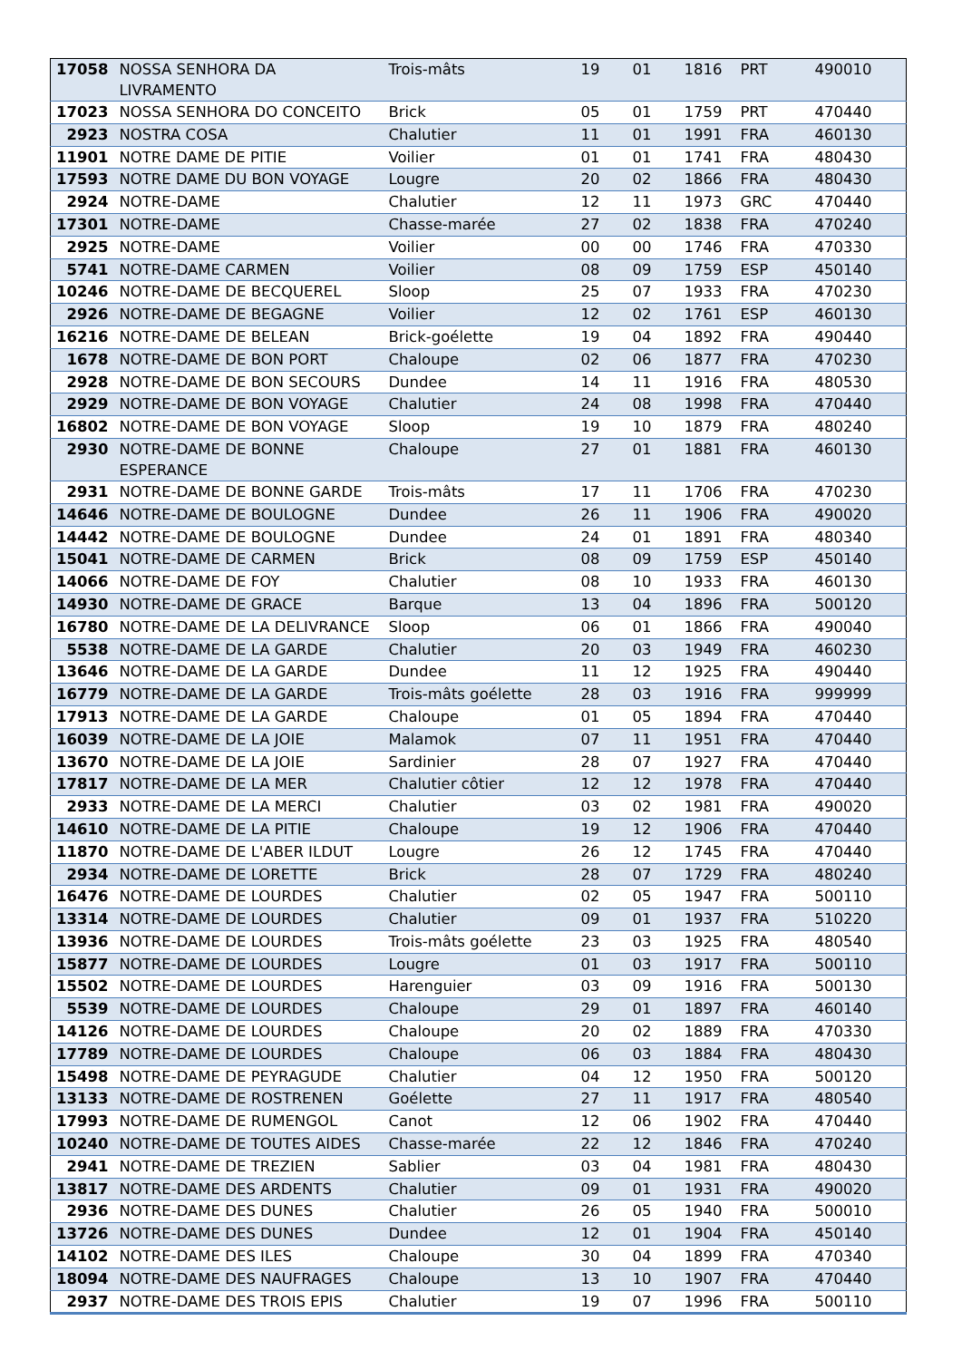| 17058 | NOSSA SENHORA DA LIVRAMENTO | Trois-mâts | 19 | 01 | 1816 | PRT | 490010 |
| 17023 | NOSSA SENHORA DO CONCEITO | Brick | 05 | 01 | 1759 | PRT | 470440 |
| 2923 | NOSTRA COSA | Chalutier | 11 | 01 | 1991 | FRA | 460130 |
| 11901 | NOTRE DAME DE PITIE | Voilier | 01 | 01 | 1741 | FRA | 480430 |
| 17593 | NOTRE DAME DU BON VOYAGE | Lougre | 20 | 02 | 1866 | FRA | 480430 |
| 2924 | NOTRE-DAME | Chalutier | 12 | 11 | 1973 | GRC | 470440 |
| 17301 | NOTRE-DAME | Chasse-marée | 27 | 02 | 1838 | FRA | 470240 |
| 2925 | NOTRE-DAME | Voilier | 00 | 00 | 1746 | FRA | 470330 |
| 5741 | NOTRE-DAME CARMEN | Voilier | 08 | 09 | 1759 | ESP | 450140 |
| 10246 | NOTRE-DAME DE BECQUEREL | Sloop | 25 | 07 | 1933 | FRA | 470230 |
| 2926 | NOTRE-DAME DE BEGAGNE | Voilier | 12 | 02 | 1761 | ESP | 460130 |
| 16216 | NOTRE-DAME DE BELEAN | Brick-goélette | 19 | 04 | 1892 | FRA | 490440 |
| 1678 | NOTRE-DAME DE BON PORT | Chaloupe | 02 | 06 | 1877 | FRA | 470230 |
| 2928 | NOTRE-DAME DE BON SECOURS | Dundee | 14 | 11 | 1916 | FRA | 480530 |
| 2929 | NOTRE-DAME DE BON VOYAGE | Chalutier | 24 | 08 | 1998 | FRA | 470440 |
| 16802 | NOTRE-DAME DE BON VOYAGE | Sloop | 19 | 10 | 1879 | FRA | 480240 |
| 2930 | NOTRE-DAME DE BONNE ESPERANCE | Chaloupe | 27 | 01 | 1881 | FRA | 460130 |
| 2931 | NOTRE-DAME DE BONNE GARDE | Trois-mâts | 17 | 11 | 1706 | FRA | 470230 |
| 14646 | NOTRE-DAME DE BOULOGNE | Dundee | 26 | 11 | 1906 | FRA | 490020 |
| 14442 | NOTRE-DAME DE BOULOGNE | Dundee | 24 | 01 | 1891 | FRA | 480340 |
| 15041 | NOTRE-DAME DE CARMEN | Brick | 08 | 09 | 1759 | ESP | 450140 |
| 14066 | NOTRE-DAME DE FOY | Chalutier | 08 | 10 | 1933 | FRA | 460130 |
| 14930 | NOTRE-DAME DE GRACE | Barque | 13 | 04 | 1896 | FRA | 500120 |
| 16780 | NOTRE-DAME DE LA DELIVRANCE | Sloop | 06 | 01 | 1866 | FRA | 490040 |
| 5538 | NOTRE-DAME DE LA GARDE | Chalutier | 20 | 03 | 1949 | FRA | 460230 |
| 13646 | NOTRE-DAME DE LA GARDE | Dundee | 11 | 12 | 1925 | FRA | 490440 |
| 16779 | NOTRE-DAME DE LA GARDE | Trois-mâts goélette | 28 | 03 | 1916 | FRA | 999999 |
| 17913 | NOTRE-DAME DE LA GARDE | Chaloupe | 01 | 05 | 1894 | FRA | 470440 |
| 16039 | NOTRE-DAME DE LA JOIE | Malamok | 07 | 11 | 1951 | FRA | 470440 |
| 13670 | NOTRE-DAME DE LA JOIE | Sardinier | 28 | 07 | 1927 | FRA | 470440 |
| 17817 | NOTRE-DAME DE LA MER | Chalutier côtier | 12 | 12 | 1978 | FRA | 470440 |
| 2933 | NOTRE-DAME DE LA MERCI | Chalutier | 03 | 02 | 1981 | FRA | 490020 |
| 14610 | NOTRE-DAME DE LA PITIE | Chaloupe | 19 | 12 | 1906 | FRA | 470440 |
| 11870 | NOTRE-DAME DE L'ABER ILDUT | Lougre | 26 | 12 | 1745 | FRA | 470440 |
| 2934 | NOTRE-DAME DE LORETTE | Brick | 28 | 07 | 1729 | FRA | 480240 |
| 16476 | NOTRE-DAME DE LOURDES | Chalutier | 02 | 05 | 1947 | FRA | 500110 |
| 13314 | NOTRE-DAME DE LOURDES | Chalutier | 09 | 01 | 1937 | FRA | 510220 |
| 13936 | NOTRE-DAME DE LOURDES | Trois-mâts goélette | 23 | 03 | 1925 | FRA | 480540 |
| 15877 | NOTRE-DAME DE LOURDES | Lougre | 01 | 03 | 1917 | FRA | 500110 |
| 15502 | NOTRE-DAME DE LOURDES | Harenguier | 03 | 09 | 1916 | FRA | 500130 |
| 5539 | NOTRE-DAME DE LOURDES | Chaloupe | 29 | 01 | 1897 | FRA | 460140 |
| 14126 | NOTRE-DAME DE LOURDES | Chaloupe | 20 | 02 | 1889 | FRA | 470330 |
| 17789 | NOTRE-DAME DE LOURDES | Chaloupe | 06 | 03 | 1884 | FRA | 480430 |
| 15498 | NOTRE-DAME DE PEYRAGUDE | Chalutier | 04 | 12 | 1950 | FRA | 500120 |
| 13133 | NOTRE-DAME DE ROSTRENEN | Goélette | 27 | 11 | 1917 | FRA | 480540 |
| 17993 | NOTRE-DAME DE RUMENGOL | Canot | 12 | 06 | 1902 | FRA | 470440 |
| 10240 | NOTRE-DAME DE TOUTES AIDES | Chasse-marée | 22 | 12 | 1846 | FRA | 470240 |
| 2941 | NOTRE-DAME DE TREZIEN | Sablier | 03 | 04 | 1981 | FRA | 480430 |
| 13817 | NOTRE-DAME DES ARDENTS | Chalutier | 09 | 01 | 1931 | FRA | 490020 |
| 2936 | NOTRE-DAME DES DUNES | Chalutier | 26 | 05 | 1940 | FRA | 500010 |
| 13726 | NOTRE-DAME DES DUNES | Dundee | 12 | 01 | 1904 | FRA | 450140 |
| 14102 | NOTRE-DAME DES ILES | Chaloupe | 30 | 04 | 1899 | FRA | 470340 |
| 18094 | NOTRE-DAME DES NAUFRAGES | Chaloupe | 13 | 10 | 1907 | FRA | 470440 |
| 2937 | NOTRE-DAME DES TROIS EPIS | Chalutier | 19 | 07 | 1996 | FRA | 500110 |